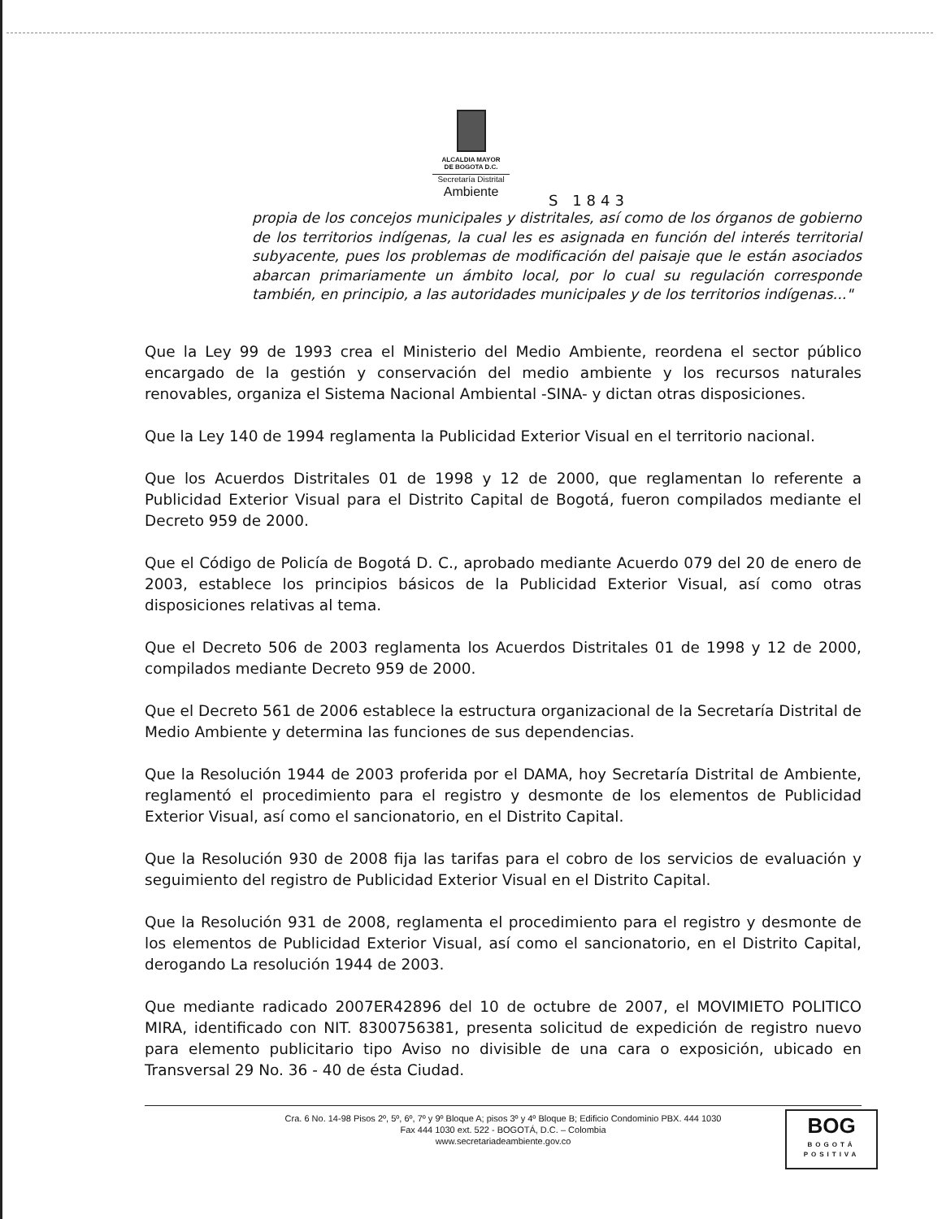ALCALDIA MAYOR
DE BOGOTA D.C.
Secretaría Distrital
Ambiente
S 1843
propia de los concejos municipales y distritales, así como de los órganos de gobierno de los territorios indígenas, la cual les es asignada en función del interés territorial subyacente, pues los problemas de modificación del paisaje que le están asociados abarcan primariamente un ámbito local, por lo cual su regulación corresponde también, en principio, a las autoridades municipales y de los territorios indígenas..."
Que la Ley 99 de 1993 crea el Ministerio del Medio Ambiente, reordena el sector público encargado de la gestión y conservación del medio ambiente y los recursos naturales renovables, organiza el Sistema Nacional Ambiental -SINA- y dictan otras disposiciones.
Que la Ley 140 de 1994 reglamenta la Publicidad Exterior Visual en el territorio nacional.
Que los Acuerdos Distritales 01 de 1998 y 12 de 2000, que reglamentan lo referente a Publicidad Exterior Visual para el Distrito Capital de Bogotá, fueron compilados mediante el Decreto 959 de 2000.
Que el Código de Policía de Bogotá D. C., aprobado mediante Acuerdo 079 del 20 de enero de 2003, establece los principios básicos de la Publicidad Exterior Visual, así como otras disposiciones relativas al tema.
Que el Decreto 506 de 2003 reglamenta los Acuerdos Distritales 01 de 1998 y 12 de 2000, compilados mediante Decreto 959 de 2000.
Que el Decreto 561 de 2006 establece la estructura organizacional de la Secretaría Distrital de Medio Ambiente y determina las funciones de sus dependencias.
Que la Resolución 1944 de 2003 proferida por el DAMA, hoy Secretaría Distrital de Ambiente, reglamentó el procedimiento para el registro y desmonte de los elementos de Publicidad Exterior Visual, así como el sancionatorio, en el Distrito Capital.
Que la Resolución 930 de 2008 fija las tarifas para el cobro de los servicios de evaluación y seguimiento del registro de Publicidad Exterior Visual en el Distrito Capital.
Que la Resolución 931 de 2008, reglamenta el procedimiento para el registro y desmonte de los elementos de Publicidad Exterior Visual, así como el sancionatorio, en el Distrito Capital, derogando La resolución 1944 de 2003.
Que mediante radicado 2007ER42896 del 10 de octubre de 2007, el MOVIMIETO POLITICO MIRA, identificado con NIT. 8300756381, presenta solicitud de expedición de registro nuevo para elemento publicitario tipo Aviso no divisible de una cara o exposición, ubicado en Transversal 29 No. 36 - 40 de ésta Ciudad.
Cra. 6 No. 14-98 Pisos 2º, 5º, 6º, 7º y 9º Bloque A; pisos 3º y 4º Bloque B; Edificio Condominio PBX. 444 1030
Fax 444 1030 ext. 522 - BOGOTÁ, D.C. – Colombia
www.secretariadeambiente.gov.co
BOG
BOGOTÁ
POSITIVA